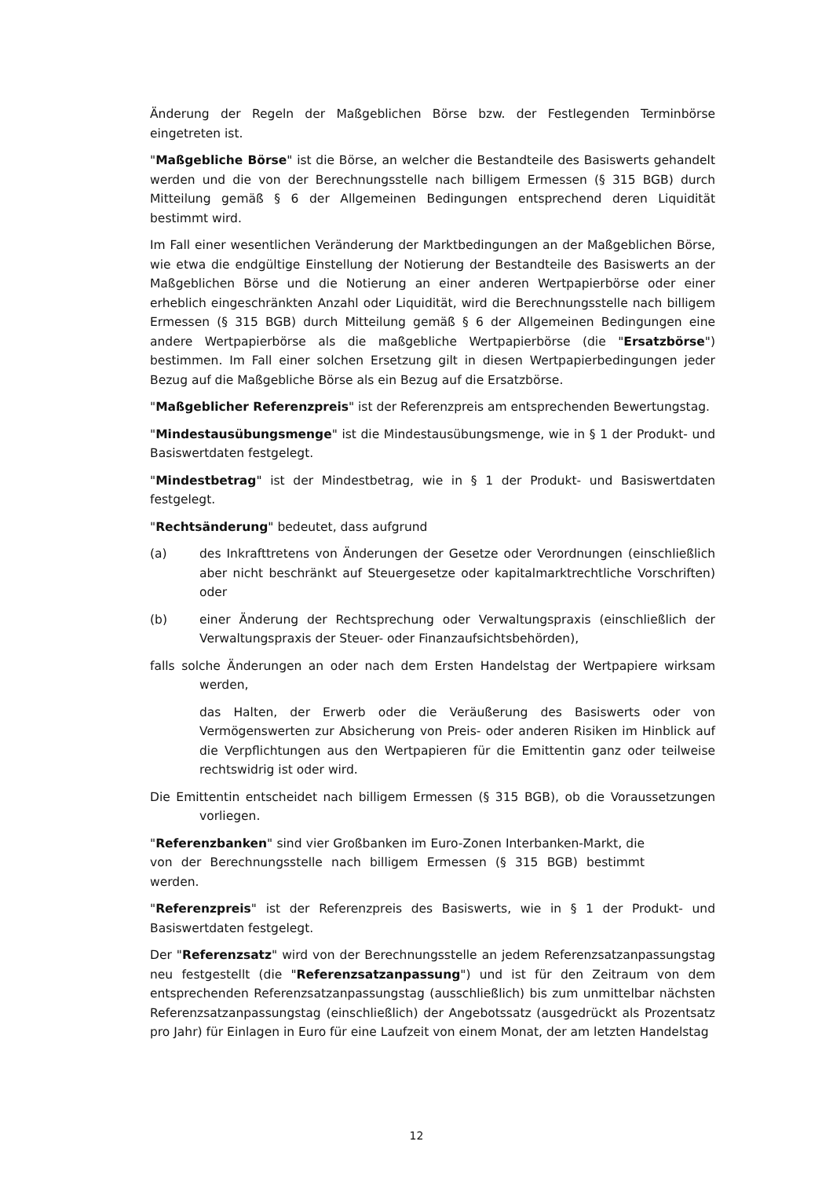Änderung der Regeln der Maßgeblichen Börse bzw. der Festlegenden Terminbörse eingetreten ist.
"Maßgebliche Börse" ist die Börse, an welcher die Bestandteile des Basiswerts gehandelt werden und die von der Berechnungsstelle nach billigem Ermessen (§ 315 BGB) durch Mitteilung gemäß § 6 der Allgemeinen Bedingungen entsprechend deren Liquidität bestimmt wird.
Im Fall einer wesentlichen Veränderung der Marktbedingungen an der Maßgeblichen Börse, wie etwa die endgültige Einstellung der Notierung der Bestandteile des Basiswerts an der Maßgeblichen Börse und die Notierung an einer anderen Wertpapierbörse oder einer erheblich eingeschränkten Anzahl oder Liquidität, wird die Berechnungsstelle nach billigem Ermessen (§ 315 BGB) durch Mitteilung gemäß § 6 der Allgemeinen Bedingungen eine andere Wertpapierbörse als die maßgebliche Wertpapierbörse (die "Ersatzbörse") bestimmen. Im Fall einer solchen Ersetzung gilt in diesen Wertpapierbedingungen jeder Bezug auf die Maßgebliche Börse als ein Bezug auf die Ersatzbörse.
"Maßgeblicher Referenzpreis" ist der Referenzpreis am entsprechenden Bewertungstag.
"Mindestausübungsmenge" ist die Mindestausübungsmenge, wie in § 1 der Produkt- und Basiswertdaten festgelegt.
"Mindestbetrag" ist der Mindestbetrag, wie in § 1 der Produkt- und Basiswertdaten festgelegt.
"Rechtsänderung" bedeutet, dass aufgrund
(a) des Inkrafttretens von Änderungen der Gesetze oder Verordnungen (einschließlich aber nicht beschränkt auf Steuergesetze oder kapitalmarktrechtliche Vorschriften) oder
(b) einer Änderung der Rechtsprechung oder Verwaltungspraxis (einschließlich der Verwaltungspraxis der Steuer- oder Finanzaufsichtsbehörden),
falls solche Änderungen an oder nach dem Ersten Handelstag der Wertpapiere wirksam werden,
das Halten, der Erwerb oder die Veräußerung des Basiswerts oder von Vermögenswerten zur Absicherung von Preis- oder anderen Risiken im Hinblick auf die Verpflichtungen aus den Wertpapieren für die Emittentin ganz oder teilweise rechtswidrig ist oder wird.
Die Emittentin entscheidet nach billigem Ermessen (§ 315 BGB), ob die Voraussetzungen vorliegen.
"Referenzbanken" sind vier Großbanken im Euro-Zonen Interbanken-Markt, die von der Berechnungsstelle nach billigem Ermessen (§ 315 BGB) bestimmt werden.
"Referenzpreis" ist der Referenzpreis des Basiswerts, wie in § 1 der Produkt- und Basiswertdaten festgelegt.
Der "Referenzsatz" wird von der Berechnungsstelle an jedem Referenzsatzanpassungstag neu festgestellt (die "Referenzsatzanpassung") und ist für den Zeitraum von dem entsprechenden Referenzsatzanpassungstag (ausschließlich) bis zum unmittelbar nächsten Referenzsatzanpassungstag (einschließlich) der Angebotssatz (ausgedrückt als Prozentsatz pro Jahr) für Einlagen in Euro für eine Laufzeit von einem Monat, der am letzten Handelstag
12